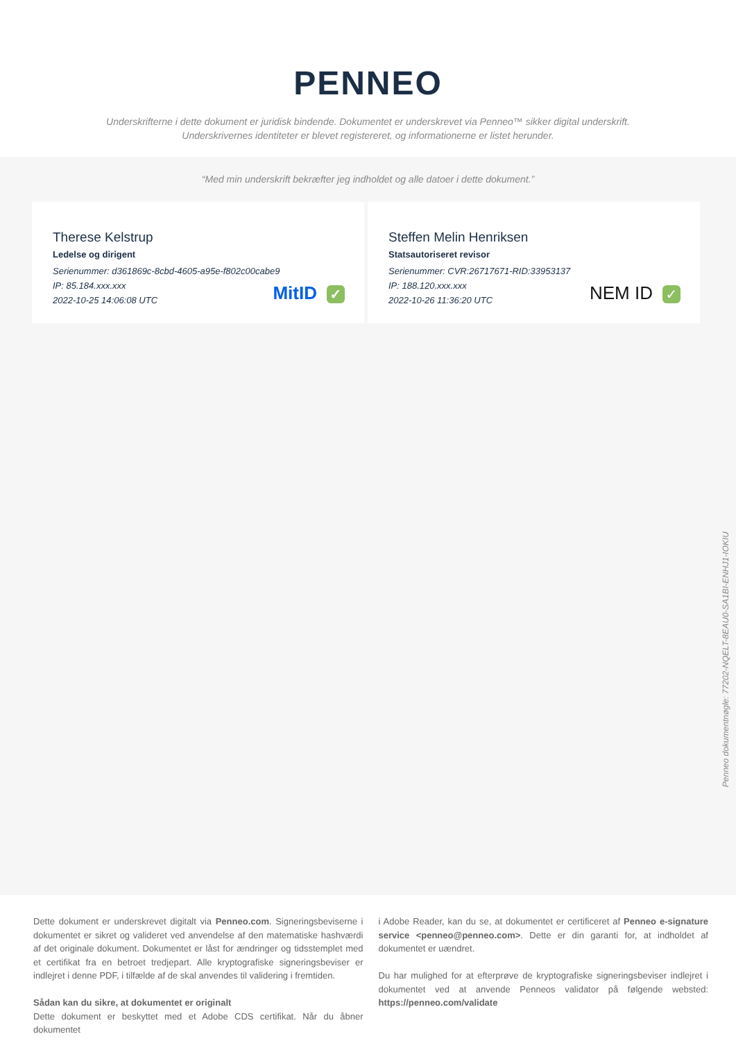PENNEO
Underskrifterne i dette dokument er juridisk bindende. Dokumentet er underskrevet via Penneo™ sikker digital underskrift.
Underskrivernes identiteter er blevet registereret, og informationerne er listet herunder.
“Med min underskrift bekræfter jeg indholdet og alle datoer i dette dokument.”
Therese Kelstrup
Ledelse og dirigent
Serienummer: d361869c-8cbd-4605-a95e-f802c00cabe9
IP: 85.184.xxx.xxx
2022-10-25 14:06:08 UTC
MitID ✓
Steffen Melin Henriksen
Statsautoriseret revisor
Serienummer: CVR:26717671-RID:33953137
IP: 188.120.xxx.xxx
2022-10-26 11:36:20 UTC
NEM ID ✓
Penneo dokumentnøgle: 77202-NQELT-8EAU0-SA1BI-ENHJ1-IOKIU
Dette dokument er underskrevet digitalt via Penneo.com. Signeringsbeviserne i dokumentet er sikret og valideret ved anvendelse af den matematiske hashværdi af det originale dokument. Dokumentet er låst for ændringer og tidsstemplet med et certifikat fra en betroet tredjepart. Alle kryptografiske signeringsbeviser er indlejret i denne PDF, i tilfælde af de skal anvendes til validering i fremtiden.
Sådan kan du sikre, at dokumentet er originalt
Dette dokument er beskyttet med et Adobe CDS certifikat. Når du åbner dokumentet
i Adobe Reader, kan du se, at dokumentet er certificeret af Penneo e-signature service <penneo@penneo.com>. Dette er din garanti for, at indholdet af dokumentet er uændret.
Du har mulighed for at efterprøve de kryptografiske signeringsbeviser indlejret i dokumentet ved at anvende Penneos validator på følgende websted: https://penneo.com/validate